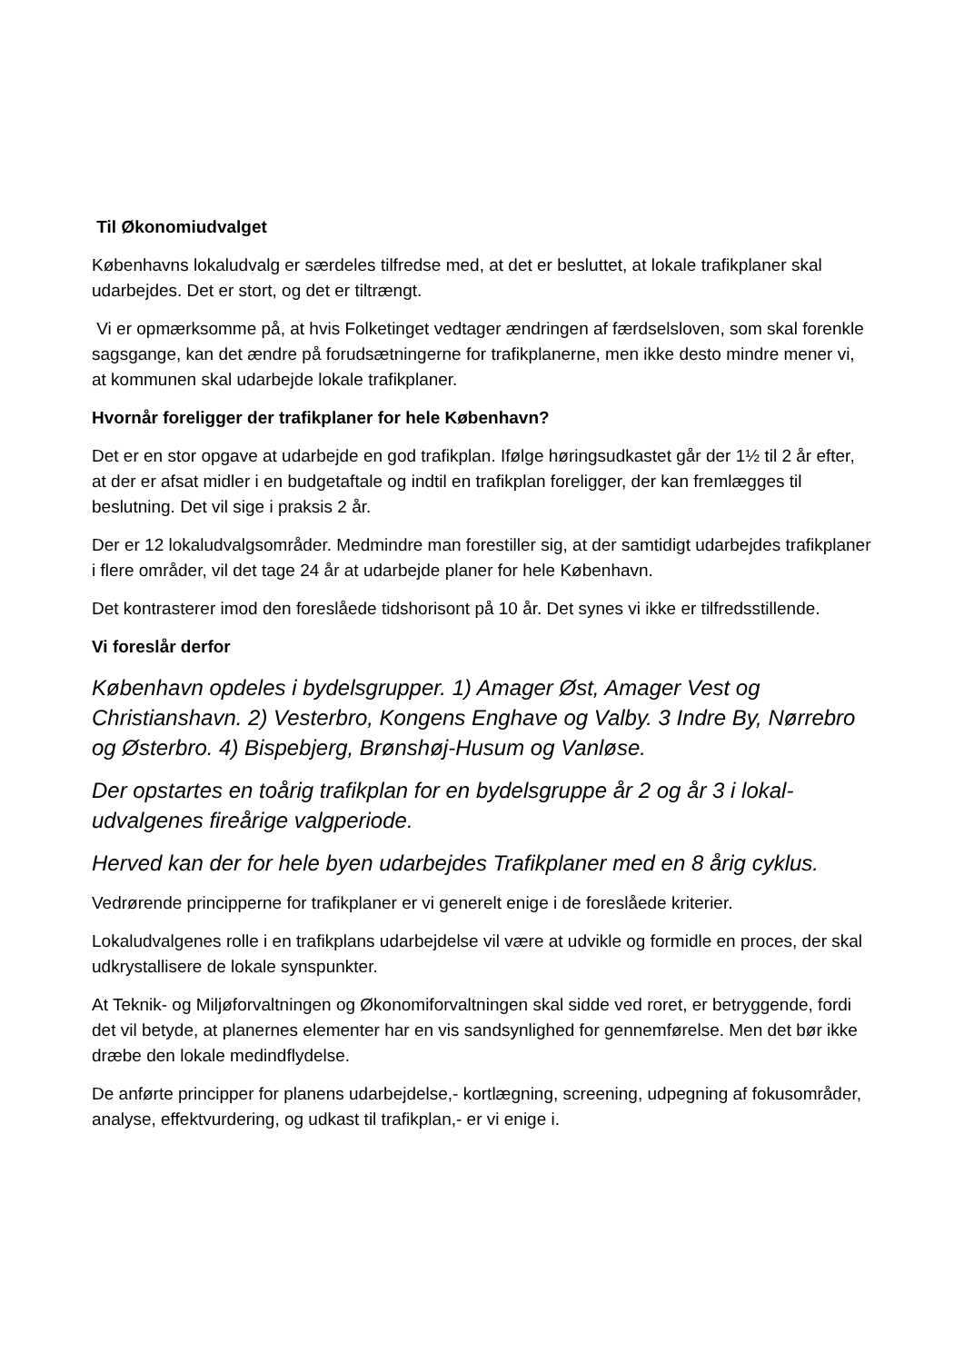Til Økonomiudvalget
Københavns lokaludvalg er særdeles tilfredse med, at det er besluttet, at lokale trafikplaner skal udarbejdes. Det er stort, og det er tiltrængt.
Vi er opmærksomme på, at hvis Folketinget vedtager ændringen af færdselsloven, som skal forenkle sagsgange, kan det ændre på forudsætningerne for trafikplanerne, men ikke desto mindre mener vi, at kommunen skal udarbejde lokale trafikplaner.
Hvornår foreligger der trafikplaner for hele København?
Det er en stor opgave at udarbejde en god trafikplan. Ifølge høringsudkastet går der 1½ til 2 år efter, at der er afsat midler i en budgetaftale og indtil en trafikplan foreligger, der kan fremlægges til beslutning. Det vil sige i praksis 2 år.
Der er 12 lokaludvalgsområder. Medmindre man forestiller sig, at der samtidigt udarbejdes trafikplaner i flere områder, vil det tage 24 år at udarbejde planer for hele København.
Det kontrasterer imod den foreslåede tidshorisont på 10 år. Det synes vi ikke er tilfredsstillende.
Vi foreslår derfor
København opdeles i bydelsgrupper. 1) Amager Øst, Amager Vest og Christianshavn. 2) Vesterbro, Kongens Enghave og Valby. 3 Indre By, Nørrebro og Østerbro. 4) Bispebjerg, Brønshøj-Husum og Vanløse.
Der opstartes en toårig trafikplan for en bydelsgruppe år 2 og år 3 i lokal-udvalgenes fireårige valgperiode.
Herved kan der for hele byen udarbejdes Trafikplaner med en 8 årig cyklus.
Vedrørende principperne for trafikplaner er vi generelt enige i de foreslåede kriterier.
Lokaludvalgenes rolle i en trafikplans udarbejdelse vil være at udvikle og formidle en proces, der skal udkrystallisere de lokale synspunkter.
At Teknik- og Miljøforvaltningen og Økonomiforvaltningen skal sidde ved roret, er betryggende, fordi det vil betyde, at planernes elementer har en vis sandsynlighed for gennemførelse. Men det bør ikke dræbe den lokale medindflydelse.
De anførte principper for planens udarbejdelse,- kortlægning, screening, udpegning af fokusområder, analyse, effektvurdering, og udkast til trafikplan,- er vi enige i.